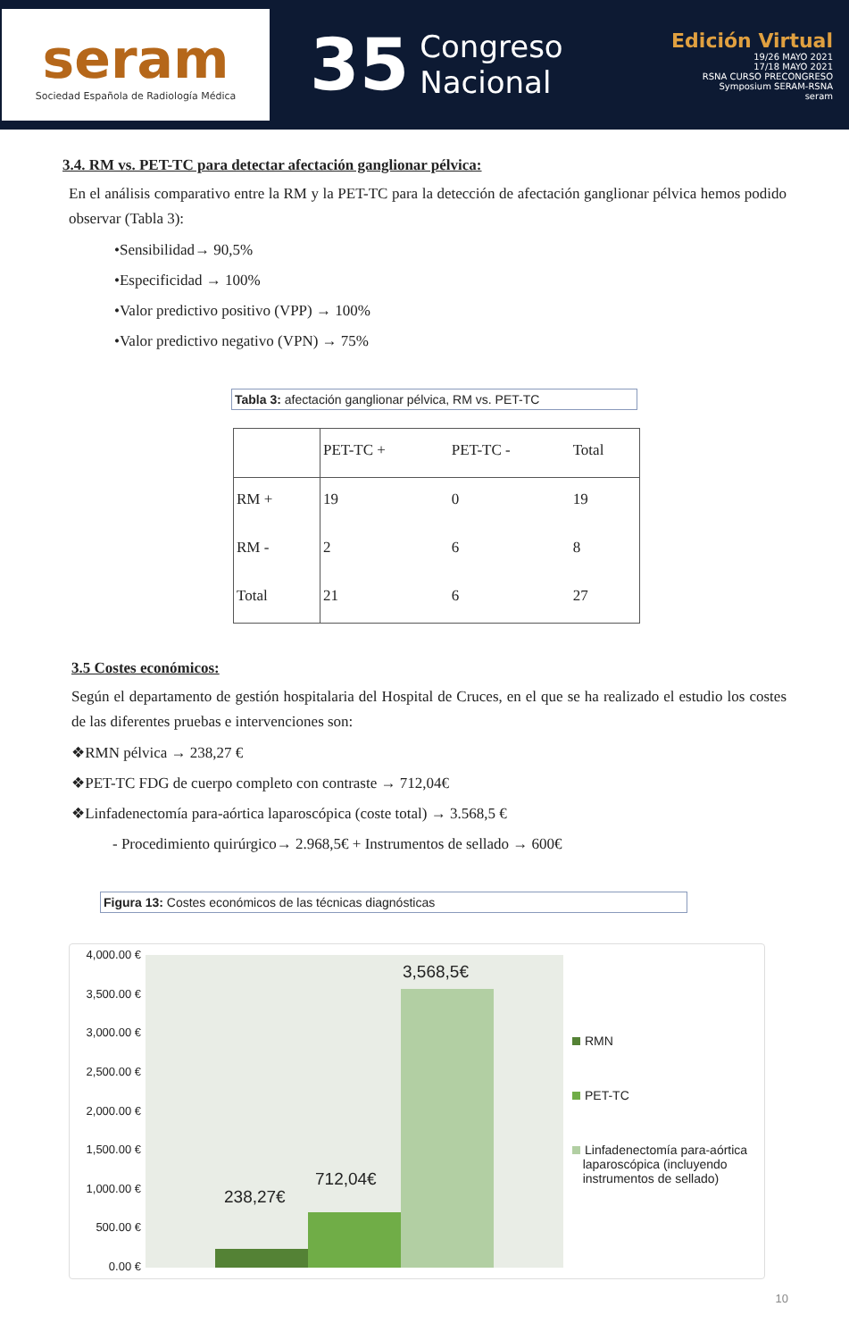seram
Sociedad Española de Radiología Médica
35 Congreso
Nacional
Edición Virtual
19/26 MAYO 2021
17/18 MAYO 2021
RSNA CURSO PRECONGRESO
Symposium SERAM-RSNA
seram
3.4. RM vs. PET-TC para detectar afectación ganglionar pélvica:
En el análisis comparativo entre la RM y la PET-TC para la detección de afectación ganglionar pélvica hemos podido observar (Tabla 3):
•Sensibilidad→ 90,5%
•Especificidad → 100%
•Valor predictivo positivo (VPP) → 100%
•Valor predictivo negativo (VPN) → 75%
Tabla 3: afectación ganglionar pélvica, RM vs. PET-TC
| | PET-TC + | PET-TC - | Total |
| --- | --- | --- | --- |
| RM + | 19 | 0 | 19 |
| RM - | 2 | 6 | 8 |
| Total | 21 | 6 | 27 |
3.5 Costes económicos:
Según el departamento de gestión hospitalaria del Hospital de Cruces, en el que se ha realizado el estudio los costes de las diferentes pruebas e intervenciones son:
❖RMN pélvica → 238,27 €
❖PET-TC FDG de cuerpo completo con contraste → 712,04€
❖Linfadenectomía para-aórtica laparoscópica (coste total) → 3.568,5 €
- Procedimiento quirúrgico→ 2.968,5€ + Instrumentos de sellado → 600€
Figura 13: Costes económicos de las técnicas diagnósticas
4,000.00 €
3,500.00 €
3,000.00 €
2,500.00 €
2,000.00 €
1,500.00 €
1,000.00 €
500.00 €
0.00 €
238,27€
712,04€
3,568,5€
RMN
PET-TC
Linfadenectomía para-aórtica
laparoscópica (incluyendo
instrumentos de sellado)
10